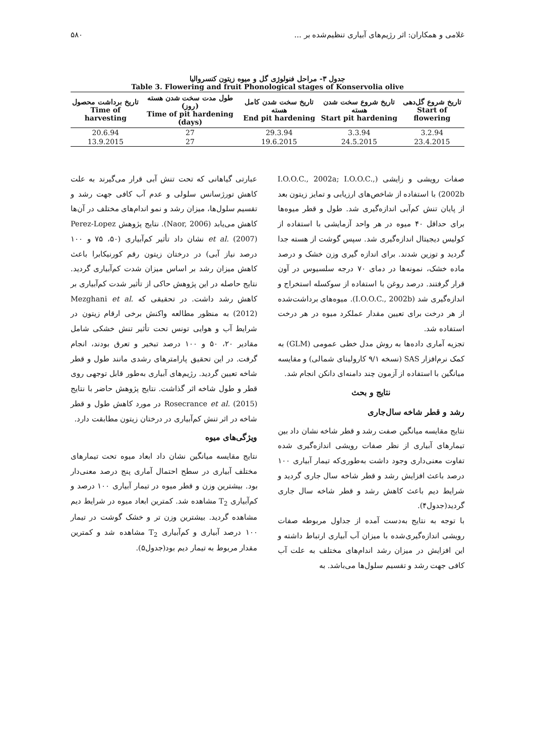غلامی و همکاران: اثر رژیم‌های آبیاری تنظیم‌شده بر ... ۵۸۰
جدول ۳- مراحل فنولوژی گل و میوه زیتون کنسروالیا
Table 3. Flowering and fruit Phonological stages of Konservolia olive
| تاریخ شروع گل‌دهی Start of flowering | تاریخ شروع سخت شدن هسته Start pit hardening | تاریخ سخت شدن کامل هسته End pit hardening | طول مدت سخت شدن هسته (روز) Time of pit hardening (days) | تاریخ برداشت محصول Time of harvesting |
| --- | --- | --- | --- | --- |
| 3.2.94 | 3.3.94 | 29.3.94 | 27 | 20.6.94 |
| 23.4.2015 | 24.5.2015 | 19.6.2015 | 27 | 13.9.2015 |
صفات رویشی و زایشی (I.O.O.C., 2002a; I.O.O.C., 2002b) با استفاده از شاخص‌های ارزیابی و تمایز زیتون بعد از پایان تنش کم‌آبی اندازه‌گیری شد. طول و قطر میوه‌ها برای حداقل ۴۰ میوه در هر واحد آزمایشی با استفاده از کولیس دیجیتال اندازه‌گیری شد. سپس گوشت از هسته جدا گردید و توزین شدند. برای اندازه گیری وزن خشک و درصد ماده خشک، نمونه‌ها در دمای ۷۰ درجه سلسیوس در آون قرار گرفتند. درصد روغن با استفاده از سوکسله استخراج و اندازه‌گیری شد (I.O.O.C., 2002b). میوه‌های برداشت‌شده از هر درخت برای تعیین مقدار عملکرد میوه در هر درخت استفاده شد.
تجزیه آماری داده‌ها به روش مدل خطی عمومی (GLM) به کمک نرم‌افزار SAS (نسخه ۹/۱ کارولینای شمالی) و مقایسه میانگین با استفاده از آزمون چند دامنه‌ای دانکن انجام شد.
نتایج و بحث
رشد و قطر شاخه سال‌جاری
نتایج مقایسه میانگین صفت رشد و قطر شاخه نشان داد بین تیمارهای آبیاری از نظر صفات رویشی اندازه‌گیری شده تفاوت معنی‌داری وجود داشت به‌طوری‌که تیمار آبیاری ۱۰۰ درصد باعث افزایش رشد و قطر شاخه سال جاری گردید و شرایط دیم باعث کاهش رشد و قطر شاخه سال جاری گردید(جدول۴).
با توجه به نتایج به‌دست آمده از جداول مربوطه صفات رویشی اندازه‌گیری‌شده با میزان آب آبیاری ارتباط داشته و این افزایش در میزان رشد اندام‌های مختلف به علت آب کافی جهت رشد و تقسیم سلول‌ها می‌باشد. به
عبارتی گیاهانی که تحت تنش آبی قرار می‌گیرند به علت کاهش تورژسانس سلولی و عدم آب کافی جهت رشد و تقسیم سلول‌ها، میزان رشد و نمو اندام‌های مختلف در آن‌ها کاهش می‌یابد (Naor, 2006). نتایج پژوهش Perez-Lopez et al. (2007) نشان داد تأثیر کم‌آبیاری (۵۰، ۷۵ و ۱۰۰ درصد نیاز آبی) در درختان زیتون رقم کورنیکابرا باعث کاهش میزان رشد بر اساس میزان شدت کم‌آبیاری گردید. نتایج حاصله در این پژوهش حاکی از تأثیر شدت کم‌آبیاری بر کاهش رشد داشت. در تحقیقی که Mezghani et al. (2012) به منظور مطالعه واکنش برخی ارقام زیتون در شرایط آب و هوایی تونس تحت تأثیر تنش خشکی شامل مقادیر ۲۰، ۵۰ و ۱۰۰ درصد تبخیر و تعرق بودند، انجام گرفت. در این تحقیق پارامترهای رشدی مانند طول و قطر شاخه تعیین گردید. رژیم‌های آبیاری به‌طور قابل توجهی روی قطر و طول شاخه اثر گذاشت. نتایج پژوهش حاضر با نتایج Rosecrance et al. (2015) در مورد کاهش طول و قطر شاخه در اثر تنش کم‌آبیاری در درختان زیتون مطابقت دارد.
ویژگی‌های میوه
نتایج مقایسه میانگین نشان داد ابعاد میوه تحت تیمارهای مختلف آبیاری در سطح احتمال آماری پنج درصد معنی‌دار بود. بیشترین وزن و قطر میوه در تیمار آبیاری ۱۰۰ درصد و کم‌آبیاری T<sub>2</sub> مشاهده شد. کمترین ابعاد میوه در شرایط دیم مشاهده گردید. بیشترین وزن تر و خشک گوشت در تیمار ۱۰۰ درصد آبیاری و کم‌آبیاری T<sub>2</sub> مشاهده شد و کمترین مقدار مربوط به تیمار دیم بود(جدول۵).